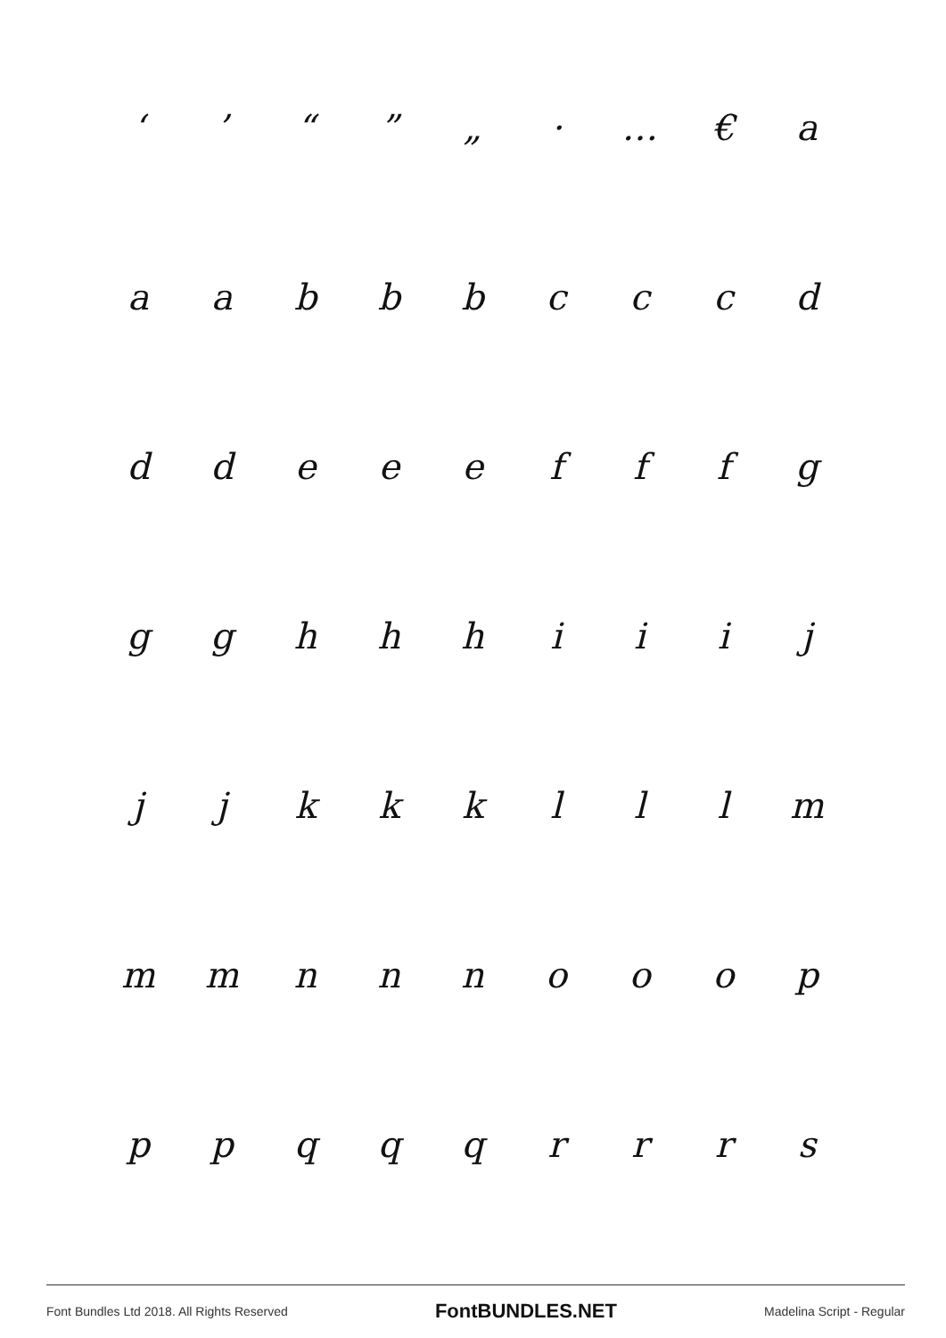‘ ’ “ ” „ · … € a
a a b b b c c c d
d d e e e f f f g
g g h h h i i i j
j j k k k l l l m
m m n n n o o o p
p p q q q r r r s
Font Bundles Ltd 2018. All Rights Reserved FontBUNDLES.NET Madelina Script - Regular